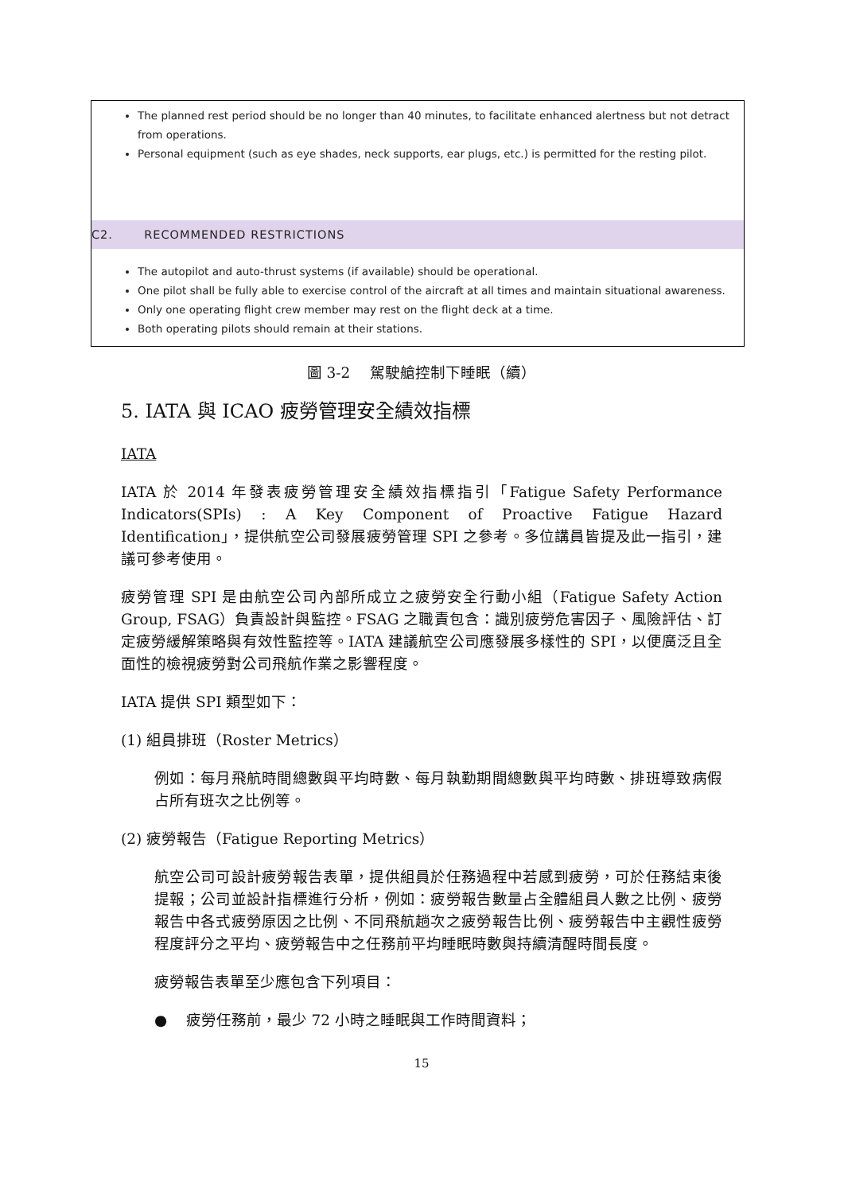The planned rest period should be no longer than 40 minutes, to facilitate enhanced alertness but not detract from operations.
Personal equipment (such as eye shades, neck supports, ear plugs, etc.) is permitted for the resting pilot.
C2. RECOMMENDED RESTRICTIONS
The autopilot and auto-thrust systems (if available) should be operational.
One pilot shall be fully able to exercise control of the aircraft at all times and maintain situational awareness.
Only one operating flight crew member may rest on the flight deck at a time.
Both operating pilots should remain at their stations.
圖 3-2　 駕駛艙控制下睡眠（續）
5. IATA 與 ICAO 疲勞管理安全績效指標
IATA
IATA 於 2014 年發表疲勞管理安全績效指標指引「Fatigue Safety Performance Indicators(SPIs) : A Key Component of Proactive Fatigue Hazard Identification」，提供航空公司發展疲勞管理 SPI 之參考。多位講員皆提及此一指引，建議可參考使用。
疲勞管理 SPI 是由航空公司內部所成立之疲勞安全行動小組（Fatigue Safety Action Group, FSAG）負責設計與監控。FSAG 之職責包含：識別疲勞危害因子、風險評估、訂定疲勞緩解策略與有效性監控等。IATA 建議航空公司應發展多樣性的 SPI，以便廣泛且全面性的檢視疲勞對公司飛航作業之影響程度。
IATA 提供 SPI 類型如下：
(1) 組員排班（Roster Metrics）
例如：每月飛航時間總數與平均時數、每月執勤期間總數與平均時數、排班導致病假占所有班次之比例等。
(2) 疲勞報告（Fatigue Reporting Metrics）
航空公司可設計疲勞報告表單，提供組員於任務過程中若感到疲勞，可於任務結束後提報；公司並設計指標進行分析，例如：疲勞報告數量占全體組員人數之比例、疲勞報告中各式疲勞原因之比例、不同飛航趟次之疲勞報告比例、疲勞報告中主觀性疲勞程度評分之平均、疲勞報告中之任務前平均睡眠時數與持續清醒時間長度。
疲勞報告表單至少應包含下列項目：
● 疲勞任務前，最少 72 小時之睡眠與工作時間資料；
15